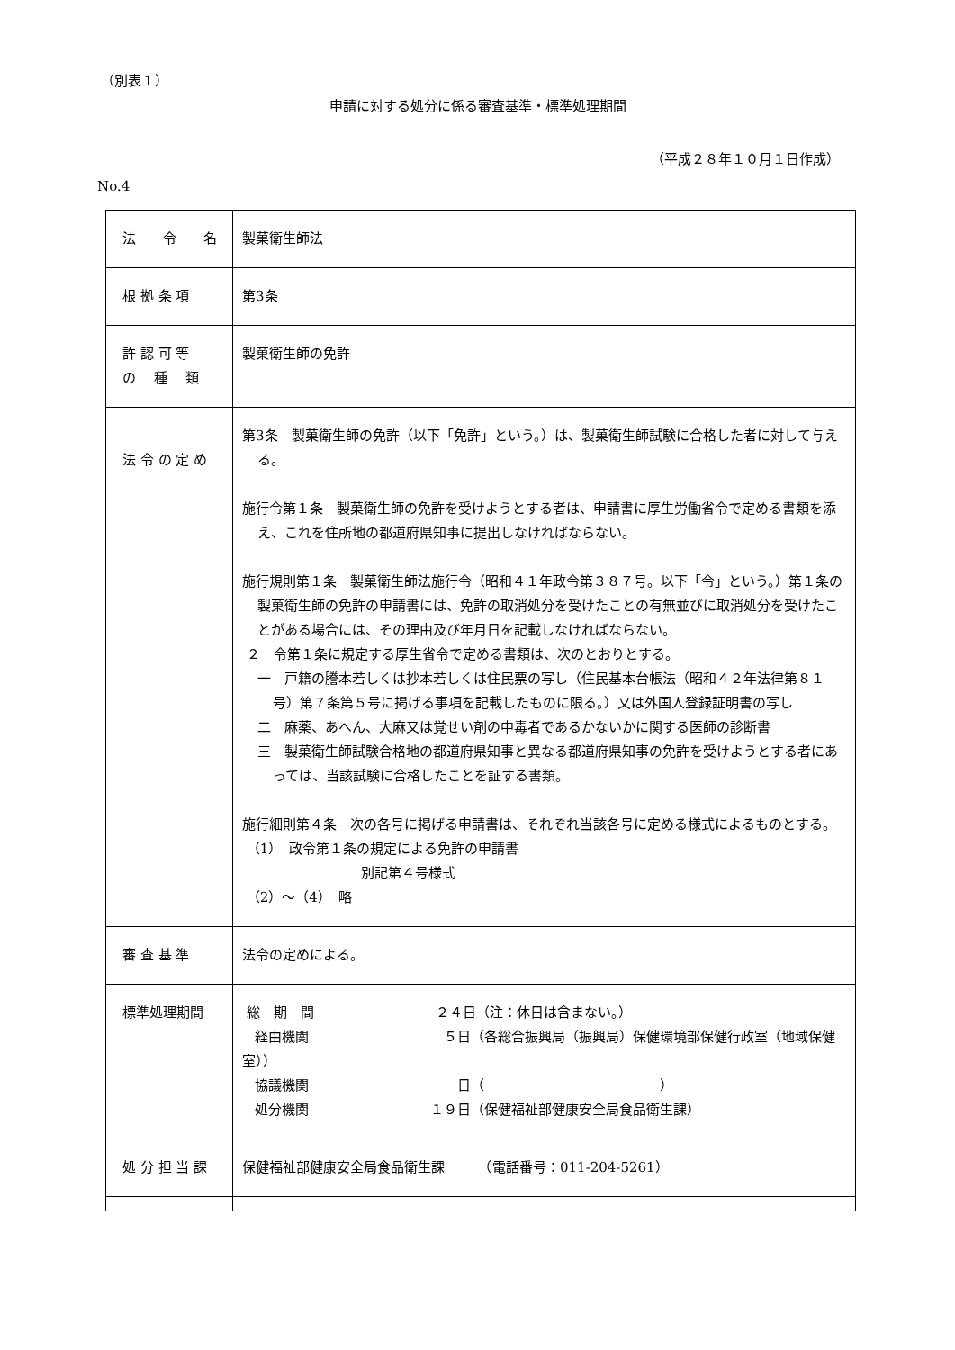（別表１）
申請に対する処分に係る審査基準・標準処理期間
（平成２８年１０月１日作成）
No.4
| 法 令 名 | 製菓衛生師法 |
| 根 拠 条 項 | 第3条 |
| 許 認 可 等 の 種 類 | 製菓衛生師の免許 |
| 法 令 の 定 め | 第3条 製菓衛生師の免許（以下「免許」という。）は、製菓衛生師試験に合格した者に対して与える。 施行令第１条 製菓衛生師の免許を受けようとする者は、申請書に厚生労働省令で定める書類を添え、これを住所地の都道府県知事に提出しなければならない。 施行規則第１条 製菓衛生師法施行令（昭和４１年政令第３８７号。以下「令」という。）第１条の製菓衛生師の免許の申請書には、免許の取消処分を受けたことの有無並びに取消処分を受けたことがある場合には、その理由及び年月日を記載しなければならない。 ２ 令第１条に規定する厚生省令で定める書類は、次のとおりとする。 一 戸籍の謄本若しくは抄本若しくは住民票の写し（住民基本台帳法（昭和４２年法律第８１号）第７条第５号に掲げる事項を記載したものに限る。）又は外国人登録証明書の写し 二 麻薬、あへん、大麻又は覚せい剤の中毒者であるかないかに関する医師の診断書 三 製菓衛生師試験合格地の都道府県知事と異なる都道府県知事の免許を受けようとする者にあっては、当該試験に合格したことを証する書類。 施行細則第４条 次の各号に掲げる申請書は、それぞれ当該各号に定める様式によるものとする。 （1） 政令第１条の規定による免許の申請書 別記第４号様式 （2）～（4） 略 |
| 審 査 基 準 | 法令の定めによる。 |
| 標準処理期間 | 総 期 間 ２４日（注：休日は含まない。） 経由機関 ５日（各総合振興局（振興局）保健環境部保健行政室（地域保健室）） 協議機関 日（ ） 処分機関 １９日（保健福祉部健康安全局食品衛生課） |
| 処 分 担 当 課 | 保健福祉部健康安全局食品衛生課 （電話番号：011-204-5261） |